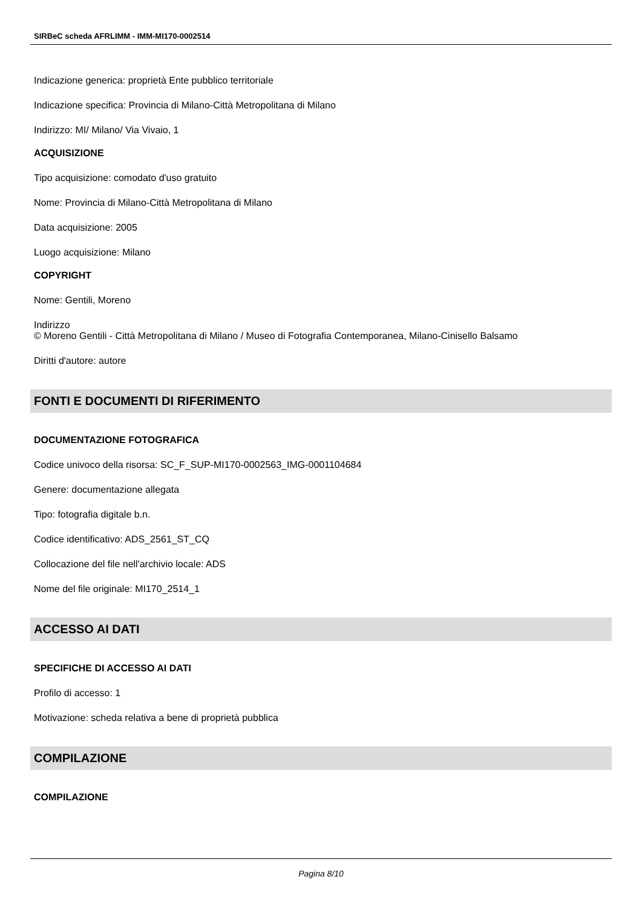SIRBeC scheda AFRLIMM - IMM-MI170-0002514
Indicazione generica: proprietà Ente pubblico territoriale
Indicazione specifica: Provincia di Milano-Città Metropolitana di Milano
Indirizzo: MI/ Milano/ Via Vivaio, 1
ACQUISIZIONE
Tipo acquisizione: comodato d'uso gratuito
Nome: Provincia di Milano-Città Metropolitana di Milano
Data acquisizione: 2005
Luogo acquisizione: Milano
COPYRIGHT
Nome: Gentili, Moreno
Indirizzo
© Moreno Gentili - Città Metropolitana di Milano / Museo di Fotografia Contemporanea, Milano-Cinisello Balsamo
Diritti d'autore: autore
FONTI E DOCUMENTI DI RIFERIMENTO
DOCUMENTAZIONE FOTOGRAFICA
Codice univoco della risorsa: SC_F_SUP-MI170-0002563_IMG-0001104684
Genere: documentazione allegata
Tipo: fotografia digitale b.n.
Codice identificativo: ADS_2561_ST_CQ
Collocazione del file nell'archivio locale: ADS
Nome del file originale: MI170_2514_1
ACCESSO AI DATI
SPECIFICHE DI ACCESSO AI DATI
Profilo di accesso: 1
Motivazione: scheda relativa a bene di proprietà pubblica
COMPILAZIONE
COMPILAZIONE
Pagina 8/10